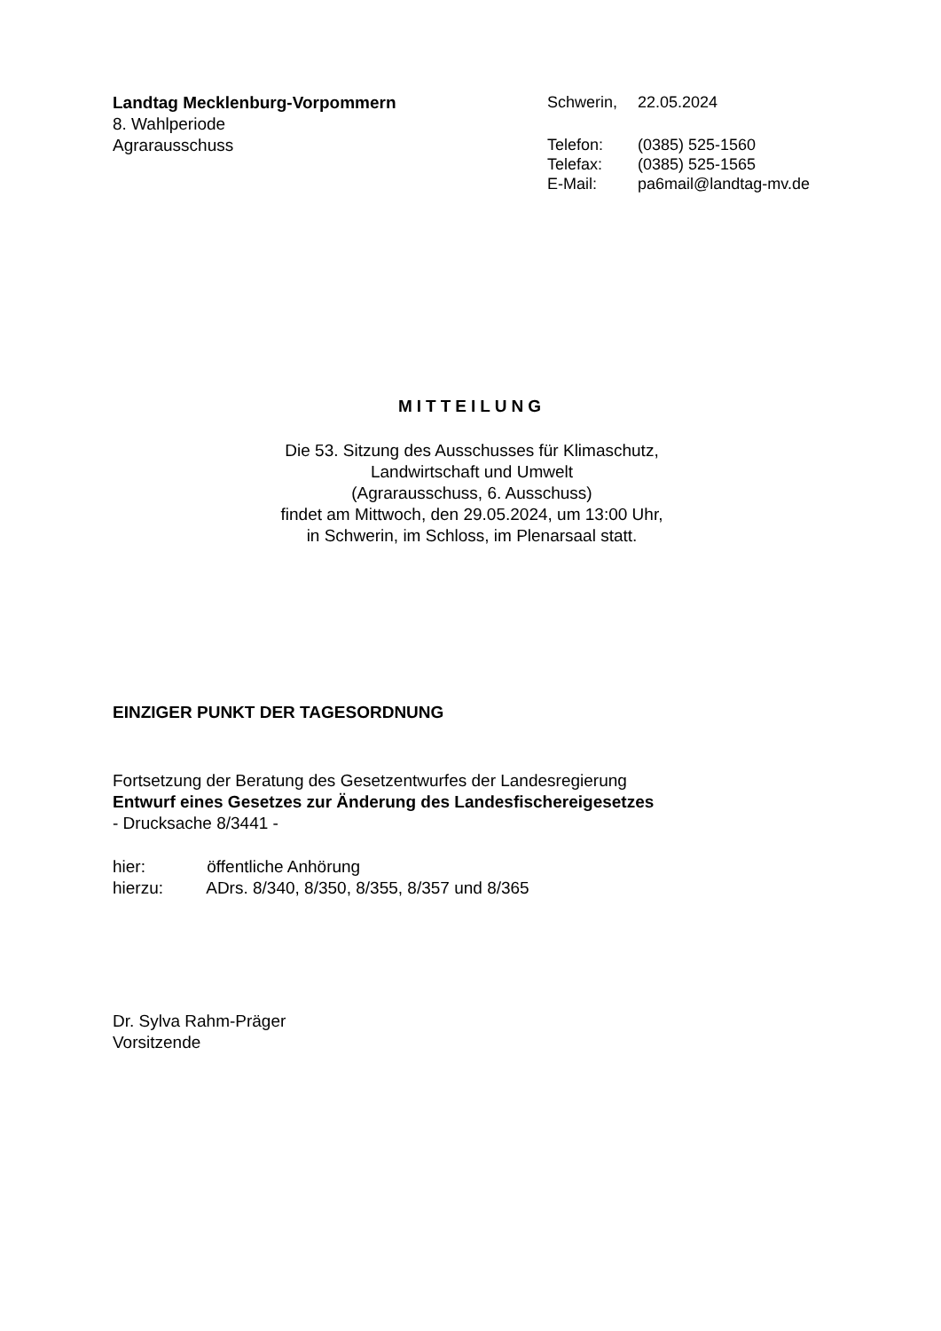Landtag Mecklenburg-Vorpommern
8. Wahlperiode
Agrarausschuss
| Schwerin, | 22.05.2024 |
| Telefon: | (0385) 525-1560 |
| Telefax: | (0385) 525-1565 |
| E-Mail: | pa6mail@landtag-mv.de |
MITTEILUNG
Die 53. Sitzung des Ausschusses für Klimaschutz,
Landwirtschaft und Umwelt
(Agrarausschuss, 6. Ausschuss)
findet am Mittwoch, den 29.05.2024, um 13:00 Uhr,
in Schwerin, im Schloss, im Plenarsaal statt.
EINZIGER PUNKT DER TAGESORDNUNG
Fortsetzung der Beratung des Gesetzentwurfes der Landesregierung
Entwurf eines Gesetzes zur Änderung des Landesfischereigesetzes
- Drucksache 8/3441 -
hier: öffentliche Anhörung
hierzu: ADrs. 8/340, 8/350, 8/355, 8/357 und 8/365
Dr. Sylva Rahm-Präger
Vorsitzende